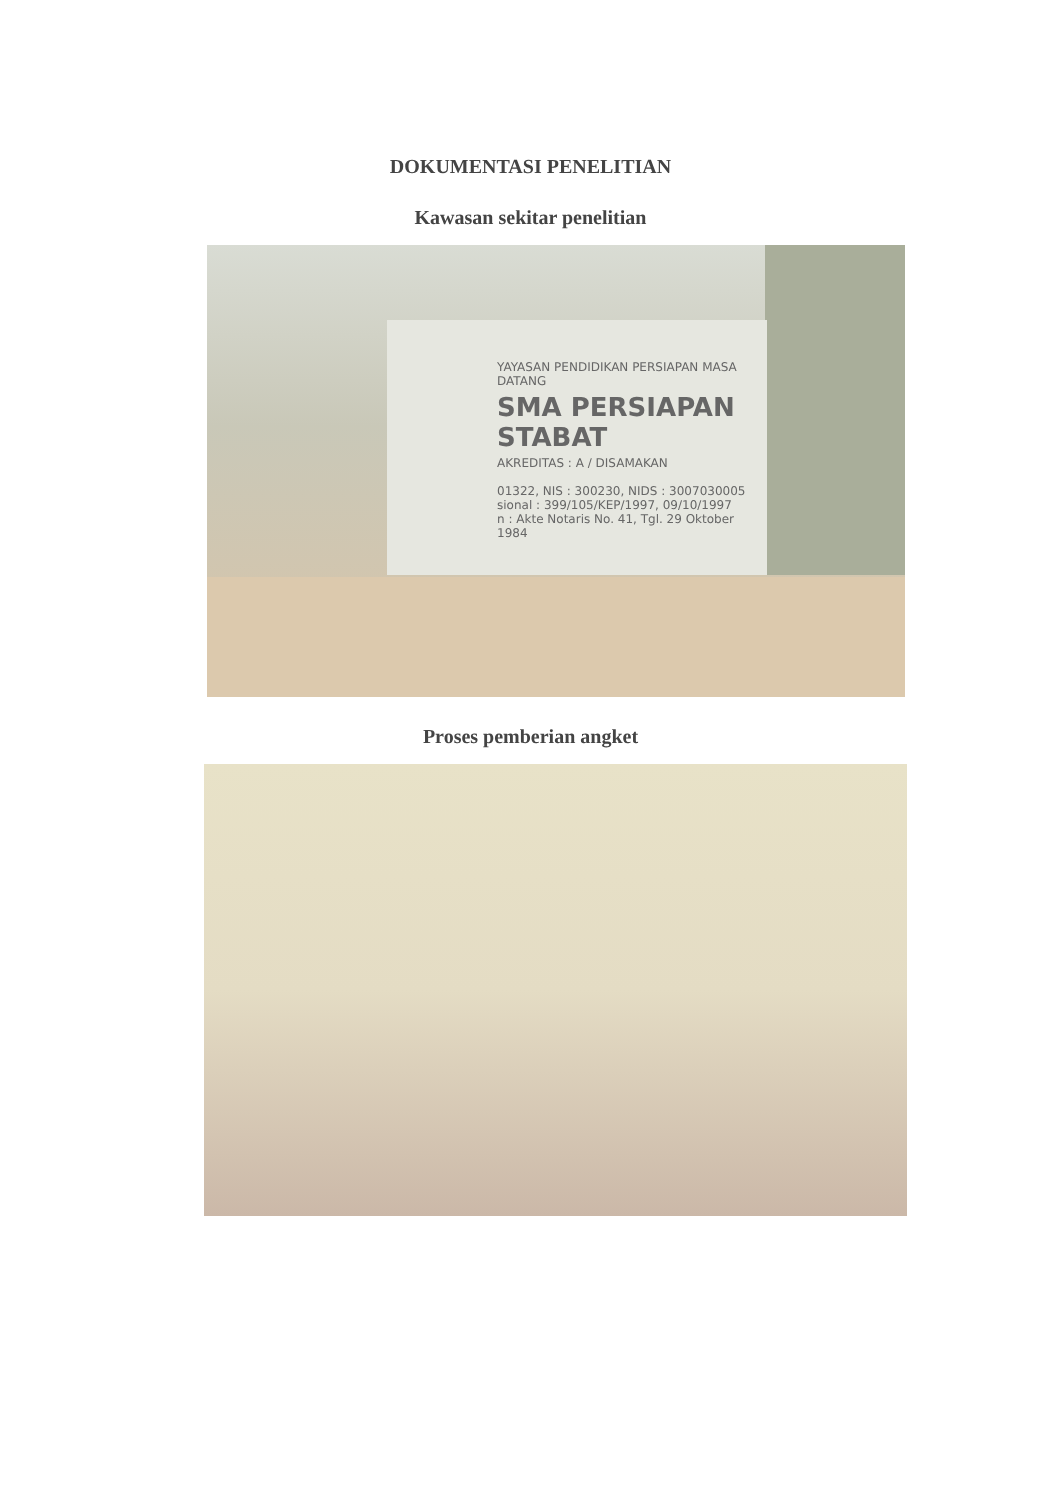DOKUMENTASI PENELITIAN
Kawasan sekitar penelitian
YAYASAN PENDIDIKAN PERSIAPAN MASA DATANG
SMA PERSIAPAN STABAT
AKREDITAS : A / DISAMAKAN
01322, NIS : 300230, NIDS : 3007030005
sional : 399/105/KEP/1997, 09/10/1997
n : Akte Notaris No. 41, Tgl. 29 Oktober 1984
Proses pemberian angket